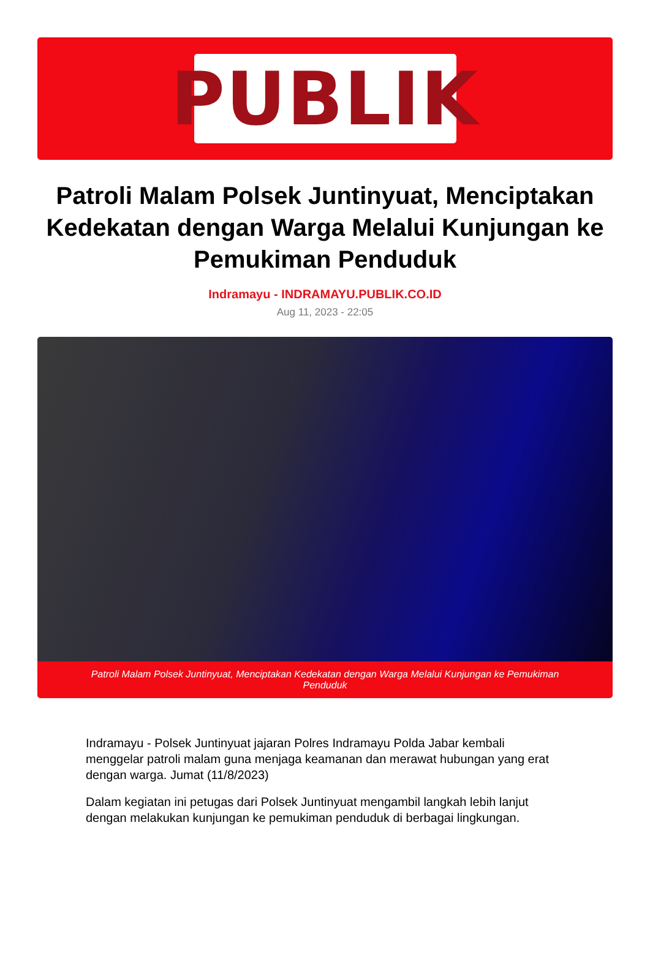PUBLIK
Patroli Malam Polsek Juntinyuat, Menciptakan Kedekatan dengan Warga Melalui Kunjungan ke Pemukiman Penduduk
Indramayu - INDRAMAYU.PUBLIK.CO.ID
Aug 11, 2023 - 22:05
Patroli Malam Polsek Juntinyuat, Menciptakan Kedekatan dengan Warga Melalui Kunjungan ke Pemukiman Penduduk
Indramayu - Polsek Juntinyuat jajaran Polres Indramayu Polda Jabar kembali menggelar patroli malam guna menjaga keamanan dan merawat hubungan yang erat dengan warga. Jumat (11/8/2023)
Dalam kegiatan ini petugas dari Polsek Juntinyuat mengambil langkah lebih lanjut dengan melakukan kunjungan ke pemukiman penduduk di berbagai lingkungan.